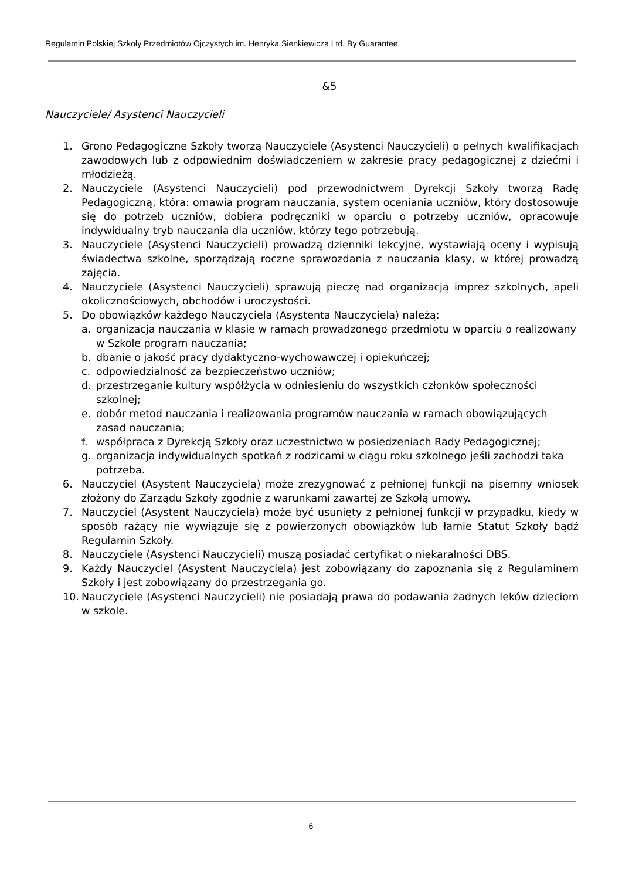Regulamin Polskiej Szkoły Przedmiotów Ojczystych im. Henryka Sienkiewicza Ltd. By Guarantee
&5
Nauczyciele/ Asystenci Nauczycieli
1. Grono Pedagogiczne Szkoły tworzą Nauczyciele (Asystenci Nauczycieli) o pełnych kwalifikacjach zawodowych lub z odpowiednim doświadczeniem w zakresie pracy pedagogicznej z dziećmi i młodzieżą.
2. Nauczyciele (Asystenci Nauczycieli) pod przewodnictwem Dyrekcji Szkoły tworzą Radę Pedagogiczną, która: omawia program nauczania, system oceniania uczniów, który dostosowuje się do potrzeb uczniów, dobiera podręczniki w oparciu o potrzeby uczniów, opracowuje indywidualny tryb nauczania dla uczniów, którzy tego potrzebują.
3. Nauczyciele (Asystenci Nauczycieli) prowadzą dzienniki lekcyjne, wystawiają oceny i wypisują świadectwa szkolne, sporządzają roczne sprawozdania z nauczania klasy, w której prowadzą zajęcia.
4. Nauczyciele (Asystenci Nauczycieli) sprawują pieczę nad organizacją imprez szkolnych, apeli okolicznościowych, obchodów i uroczystości.
5. Do obowiązków każdego Nauczyciela (Asystenta Nauczyciela) należą:
a. organizacja nauczania w klasie w ramach prowadzonego przedmiotu w oparciu o realizowany w Szkole program nauczania;
b. dbanie o jakość pracy dydaktyczno-wychowawczej i opiekuńczej;
c. odpowiedzialność za bezpieczeństwo uczniów;
d. przestrzeganie kultury współżycia w odniesieniu do wszystkich członków społeczności szkolnej;
e. dobór metod nauczania i realizowania programów nauczania w ramach obowiązujących zasad nauczania;
f. współpraca z Dyrekcją Szkoły oraz uczestnictwo w posiedzeniach Rady Pedagogicznej;
g. organizacja indywidualnych spotkań z rodzicami w ciągu roku szkolnego jeśli zachodzi taka potrzeba.
6. Nauczyciel (Asystent Nauczyciela) może zrezygnować z pełnionej funkcji na pisemny wniosek złożony do Zarządu Szkoły zgodnie z warunkami zawartej ze Szkołą umowy.
7. Nauczyciel (Asystent Nauczyciela) może być usunięty z pełnionej funkcji w przypadku, kiedy w sposób rażący nie wywiązuje się z powierzonych obowiązków lub łamie Statut Szkoły bądź Regulamin Szkoły.
8. Nauczyciele (Asystenci Nauczycieli) muszą posiadać certyfikat o niekaralności DBS.
9. Każdy Nauczyciel (Asystent Nauczyciela) jest zobowiązany do zapoznania się z Regulaminem Szkoły i jest zobowiązany do przestrzegania go.
10. Nauczyciele (Asystenci Nauczycieli) nie posiadają prawa do podawania żadnych leków dzieciom w szkole.
6